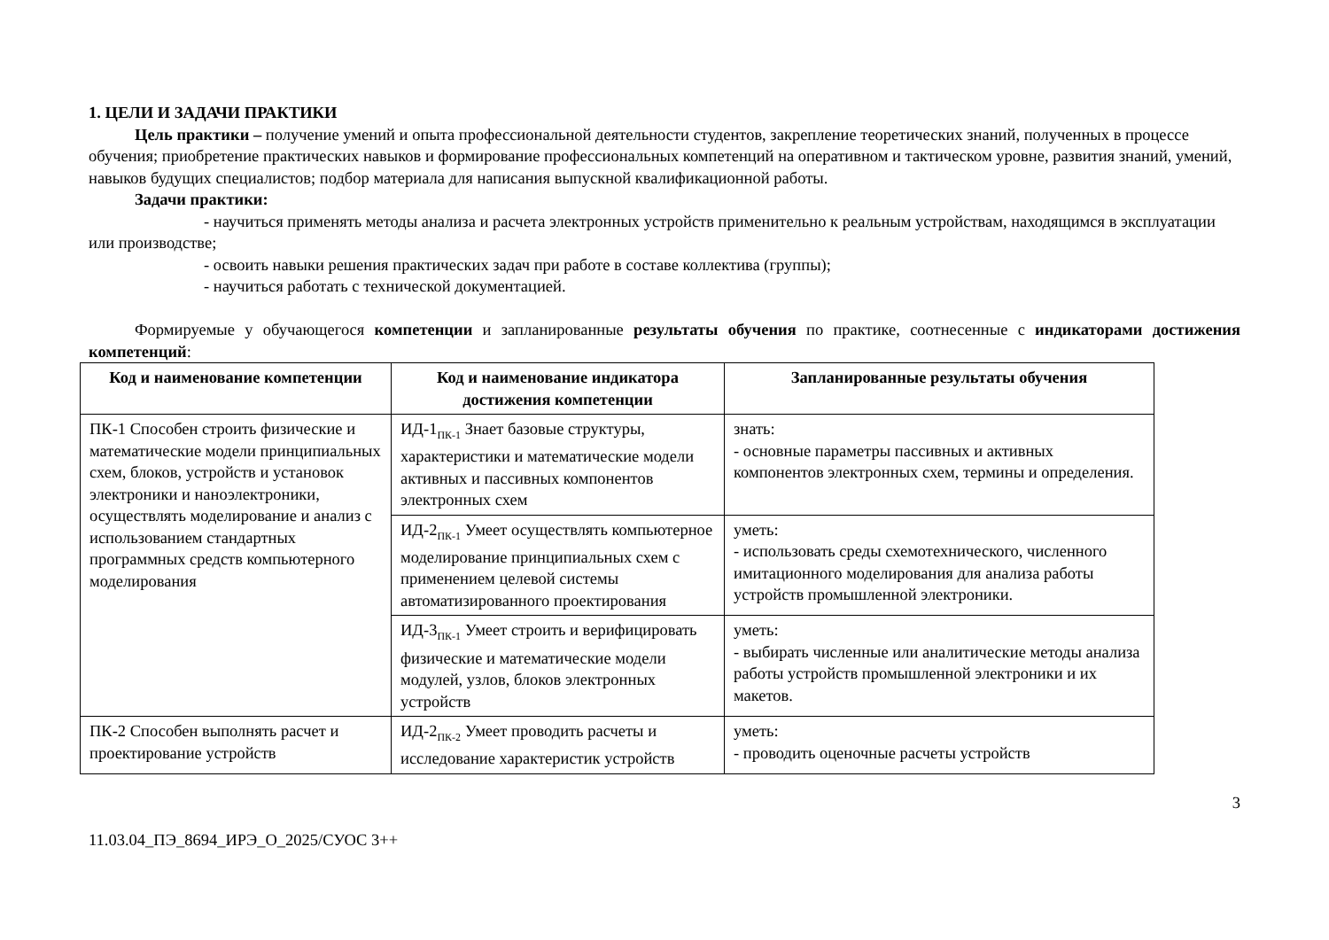1. ЦЕЛИ И ЗАДАЧИ ПРАКТИКИ
Цель практики – получение умений и опыта профессиональной деятельности студентов, закрепление теоретических знаний, полученных в процессе обучения; приобретение практических навыков и формирование профессиональных компетенций на оперативном и тактическом уровне, развития знаний, умений, навыков будущих специалистов; подбор материала для написания выпускной квалификационной работы.
Задачи практики:
- научиться применять методы анализа и расчета электронных устройств применительно к реальным устройствам, находящимся в эксплуатации или производстве;
- освоить навыки решения практических задач при работе в составе коллектива (группы);
- научиться работать с технической документацией.
Формируемые у обучающегося компетенции и запланированные результаты обучения по практике, соотнесенные с индикаторами достижения компетенций:
| Код и наименование компетенции | Код и наименование индикатора достижения компетенции | Запланированные результаты обучения |
| --- | --- | --- |
| ПК-1 Способен строить физические и математические модели принципиальных схем, блоков, устройств и установок электроники и наноэлектроники, осуществлять моделирование и анализ с использованием стандартных программных средств компьютерного моделирования | ИД-1<sub>ПК-1</sub> Знает базовые структуры, характеристики и математические модели активных и пассивных компонентов электронных схем | знать: - основные параметры пассивных и активных компонентов электронных схем, термины и определения. |
| | ИД-2<sub>ПК-1</sub> Умеет осуществлять компьютерное моделирование принципиальных схем с применением целевой системы автоматизированного проектирования | уметь: - использовать среды схемотехнического, численного имитационного моделирования для анализа работы устройств промышленной электроники. |
| | ИД-3<sub>ПК-1</sub> Умеет строить и верифицировать физические и математические модели модулей, узлов, блоков электронных устройств | уметь: - выбирать численные или аналитические методы анализа работы устройств промышленной электроники и их макетов. |
| ПК-2 Способен выполнять расчет и проектирование устройств | ИД-2<sub>ПК-2</sub> Умеет проводить расчеты и исследование характеристик устройств | уметь: - проводить оценочные расчеты устройств |
3
11.03.04_ПЭ_8694_ИРЭ_О_2025/СУОС 3++